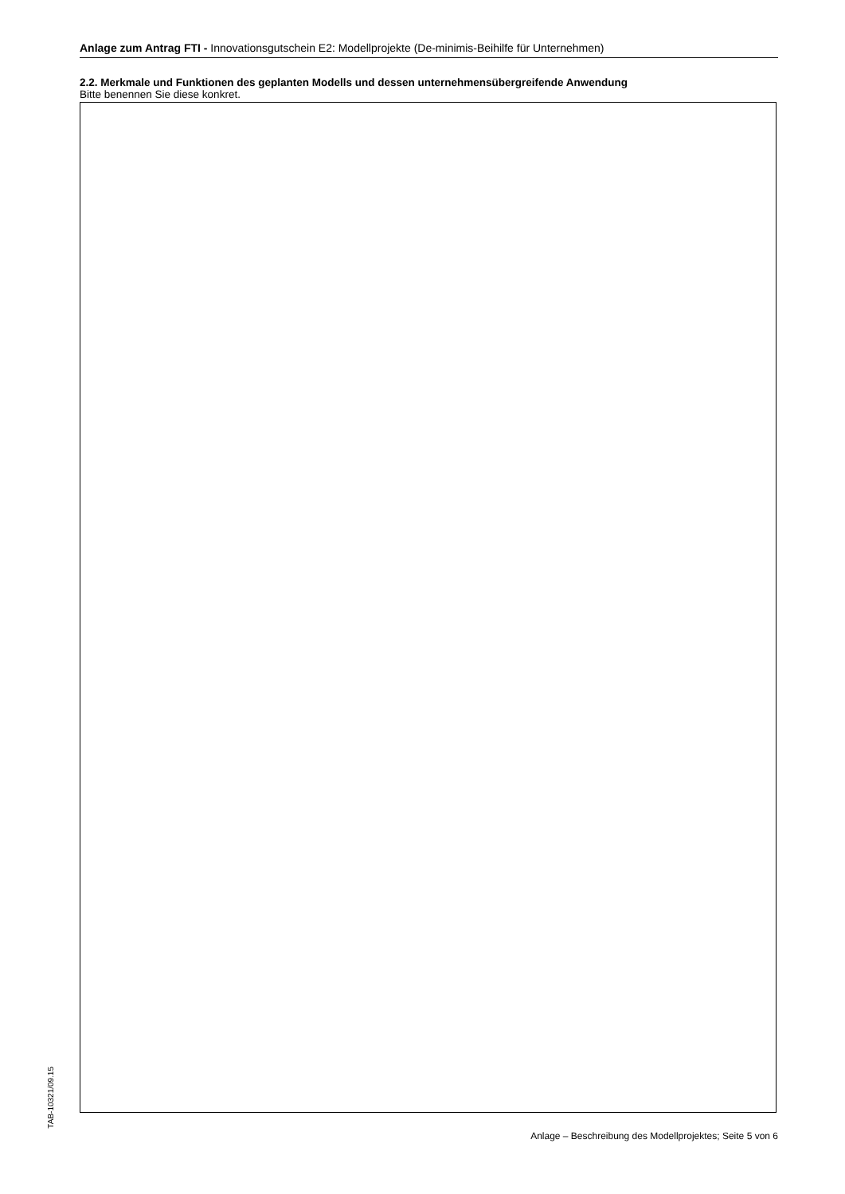Anlage zum Antrag FTI - Innovationsgutschein E2: Modellprojekte (De-minimis-Beihilfe für Unternehmen)
2.2. Merkmale und Funktionen des geplanten Modells und dessen unternehmensübergreifende Anwendung
Bitte benennen Sie diese konkret.
TAB-10321/09.15
Anlage – Beschreibung des Modellprojektes; Seite 5 von 6